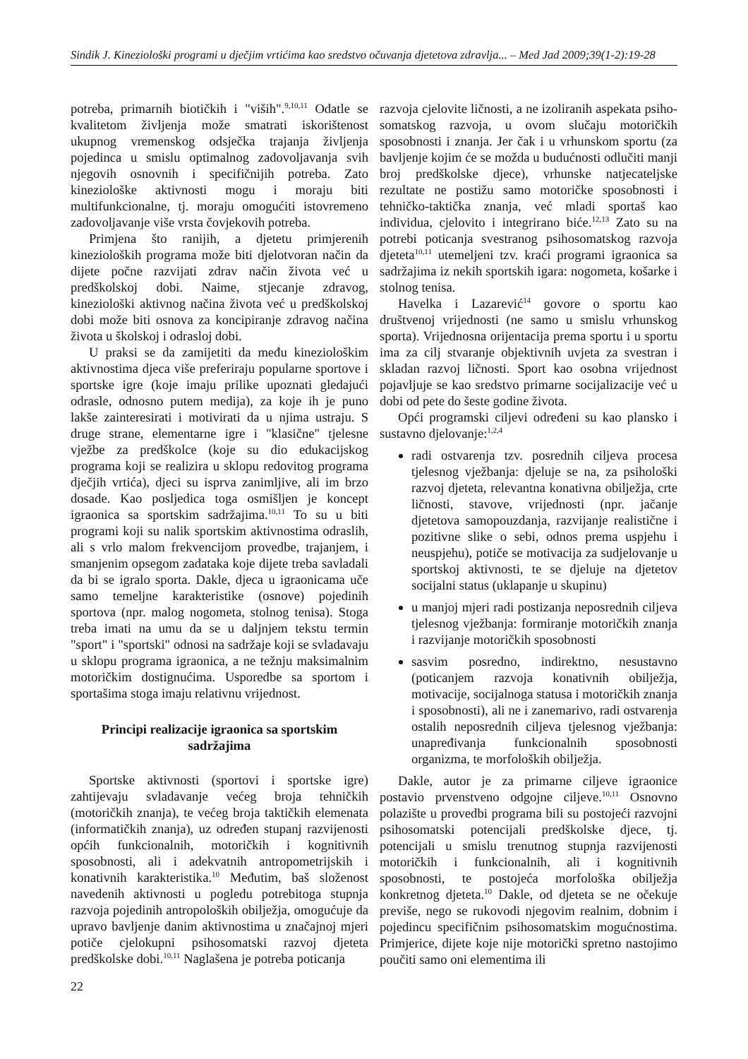Sindik J. Kineziološki programi u dječjim vrtićima kao sredstvo očuvanja djetetova zdravlja... – Med Jad 2009;39(1-2):19-28
potreba, primarnih biotičkih i "viših".<sup>9,10,11</sup> Odatle se kvalitetom življenja može smatrati iskorištenost ukupnog vremenskog odsječka trajanja življenja pojedinca u smislu optimalnog zadovoljavanja svih njegovih osnovnih i specifičnijih potreba. Zato kineziološke aktivnosti mogu i moraju biti multifunkcionalne, tj. moraju omogućiti istovremeno zadovoljavanje više vrsta čovjekovih potreba.
Primjena što ranijih, a djetetu primjerenih kinezioloških programa može biti djelotvoran način da dijete počne razvijati zdrav način života već u predškolskoj dobi. Naime, stjecanje zdravog, kineziološki aktivnog načina života već u predškolskoj dobi može biti osnova za koncipiranje zdravog načina života u školskoj i odrasloj dobi.
U praksi se da zamijetiti da među kineziološkim aktivnostima djeca više preferiraju popularne sportove i sportske igre (koje imaju prilike upoznati gledajući odrasle, odnosno putem medija), za koje ih je puno lakše zainteresirati i motivirati da u njima ustraju. S druge strane, elementarne igre i "klasične" tjelesne vježbe za predškolce (koje su dio edukacijskog programa koji se realizira u sklopu redovitog programa dječjih vrtića), djeci su isprva zanimljive, ali im brzo dosade. Kao posljedica toga osmišljen je koncept igraonica sa sportskim sadržajima.<sup>10,11</sup> To su u biti programi koji su nalik sportskim aktivnostima odraslih, ali s vrlo malom frekvencijom provedbe, trajanjem, i smanjenim opsegom zadataka koje dijete treba savladali da bi se igralo sporta. Dakle, djeca u igraonicama uče samo temeljne karakteristike (osnove) pojedinih sportova (npr. malog nogometa, stolnog tenisa). Stoga treba imati na umu da se u daljnjem tekstu termin "sport" i "sportski" odnosi na sadržaje koji se svladavaju u sklopu programa igraonica, a ne težnju maksimalnim motoričkim dostignućima. Usporedbe sa sportom i sportašima stoga imaju relativnu vrijednost.
Principi realizacije igraonica sa sportskim sadržajima
Sportske aktivnosti (sportovi i sportske igre) zahtijevaju svladavanje većeg broja tehničkih (motoričkih znanja), te većeg broja taktičkih elemenata (informatičkih znanja), uz određen stupanj razvijenosti općih funkcionalnih, motoričkih i kognitivnih sposobnosti, ali i adekvatnih antropometrijskih i konativnih karakteristika.<sup>10</sup> Međutim, baš složenost navedenih aktivnosti u pogledu potrebitoga stupnja razvoja pojedinih antropoloških obilježja, omogućuje da upravo bavljenje danim aktivnostima u značajnoj mjeri potiče cjelokupni psihosomatski razvoj djeteta predškolske dobi.<sup>10,11</sup> Naglašena je potreba poticanja
razvoja cjelovite ličnosti, a ne izoliranih aspekata psiho-somatskog razvoja, u ovom slučaju motoričkih sposobnosti i znanja. Jer čak i u vrhunskom sportu (za bavljenje kojim će se možda u budućnosti odlučiti manji broj predškolske djece), vrhunske natjecateljske rezultate ne postižu samo motoričke sposobnosti i tehničko-taktička znanja, već mladi sportaš kao individua, cjelovito i integrirano biće.<sup>12,13</sup> Zato su na potrebi poticanja svestranog psihosomatskog razvoja djeteta<sup>10,11</sup> utemeljeni tzv. kraći programi igraonica sa sadržajima iz nekih sportskih igara: nogometa, košarke i stolnog tenisa.
Havelka i Lazarević<sup>14</sup> govore o sportu kao društvenoj vrijednosti (ne samo u smislu vrhunskog sporta). Vrijednosna orijentacija prema sportu i u sportu ima za cilj stvaranje objektivnih uvjeta za svestran i skladan razvoj ličnosti. Sport kao osobna vrijednost pojavljuje se kao sredstvo primarne socijalizacije već u dobi od pete do šeste godine života.
Opći programski ciljevi određeni su kao plansko i sustavno djelovanje:<sup>1,2,4</sup>
radi ostvarenja tzv. posrednih ciljeva procesa tjelesnog vježbanja: djeluje se na, za psihološki razvoj djeteta, relevantna konativna obilježja, crte ličnosti, stavove, vrijednosti (npr. jačanje djetetova samopouzdanja, razvijanje realistične i pozitivne slike o sebi, odnos prema uspjehu i neuspjehu), potiče se motivacija za sudjelovanje u sportskoj aktivnosti, te se djeluje na djetetov socijalni status (uklapanje u skupinu)
u manjoj mjeri radi postizanja neposrednih ciljeva tjelesnog vježbanja: formiranje motoričkih znanja i razvijanje motoričkih sposobnosti
sasvim posredno, indirektno, nesustavno (poticanjem razvoja konativnih obilježja, motivacije, socijalnoga statusa i motoričkih znanja i sposobnosti), ali ne i zanemarivo, radi ostvarenja ostalih neposrednih ciljeva tjelesnog vježbanja: unapređivanja funkcionalnih sposobnosti organizma, te morfoloških obilježja.
Dakle, autor je za primarne ciljeve igraonice postavio prvenstveno odgojne ciljeve.<sup>10,11</sup> Osnovno polazište u provedbi programa bili su postojeći razvojni psihosomatski potencijali predškolske djece, tj. potencijali u smislu trenutnog stupnja razvijenosti motoričkih i funkcionalnih, ali i kognitivnih sposobnosti, te postojeća morfološka obilježja konkretnog djeteta.<sup>10</sup> Dakle, od djeteta se ne očekuje previše, nego se rukovodi njegovim realnim, dobnim i pojedincu specifičnim psihosomatskim mogućnostima. Primjerice, dijete koje nije motorički spretno nastojimo poučiti samo oni elementima ili
22